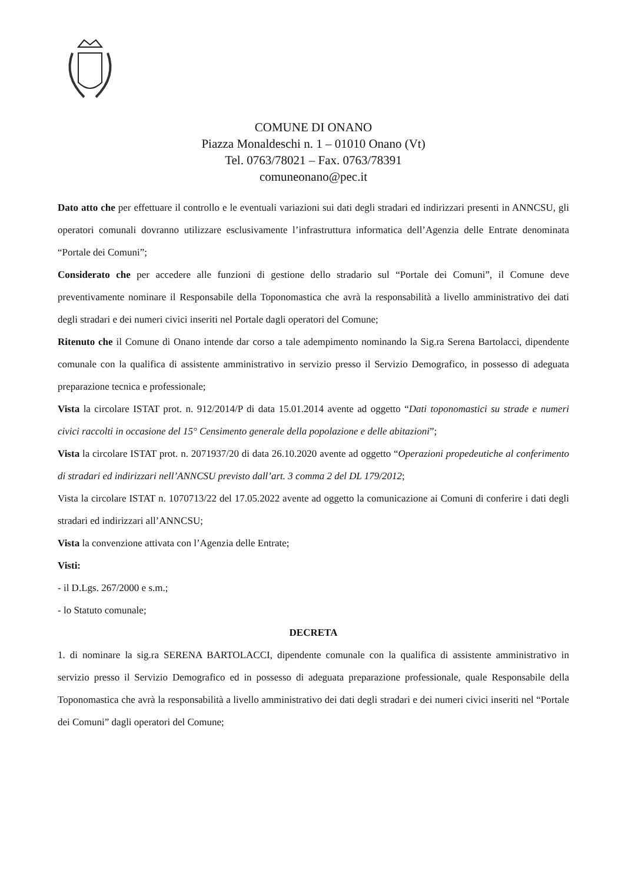COMUNE DI ONANO
Piazza Monaldeschi n. 1 – 01010 Onano (Vt)
Tel. 0763/78021 – Fax. 0763/78391
comuneonano@pec.it
Dato atto che per effettuare il controllo e le eventuali variazioni sui dati degli stradari ed indirizzari presenti in ANNCSU, gli operatori comunali dovranno utilizzare esclusivamente l’infrastruttura informatica dell’Agenzia delle Entrate denominata “Portale dei Comuni”;
Considerato che per accedere alle funzioni di gestione dello stradario sul “Portale dei Comuni”, il Comune deve preventivamente nominare il Responsabile della Toponomastica che avrà la responsabilità a livello amministrativo dei dati degli stradari e dei numeri civici inseriti nel Portale dagli operatori del Comune;
Ritenuto che il Comune di Onano intende dar corso a tale adempimento nominando la Sig.ra Serena Bartolacci, dipendente comunale con la qualifica di assistente amministrativo in servizio presso il Servizio Demografico, in possesso di adeguata preparazione tecnica e professionale;
Vista la circolare ISTAT prot. n. 912/2014/P di data 15.01.2014 avente ad oggetto “Dati toponomastici su strade e numeri civici raccolti in occasione del 15° Censimento generale della popolazione e delle abitazioni”;
Vista la circolare ISTAT prot. n. 2071937/20 di data 26.10.2020 avente ad oggetto “Operazioni propedeutiche al conferimento di stradari ed indirizzari nell’ANNCSU previsto dall’art. 3 comma 2 del DL 179/2012;
Vista la circolare ISTAT n. 1070713/22 del 17.05.2022 avente ad oggetto la comunicazione ai Comuni di conferire i dati degli stradari ed indirizzari all’ANNCSU;
Vista la convenzione attivata con l’Agenzia delle Entrate;
Visti:
- il D.Lgs. 267/2000 e s.m.;
- lo Statuto comunale;
DECRETA
1. di nominare la sig.ra SERENA BARTOLACCI, dipendente comunale con la qualifica di assistente amministrativo in servizio presso il Servizio Demografico ed in possesso di adeguata preparazione professionale, quale Responsabile della Toponomastica che avrà la responsabilità a livello amministrativo dei dati degli stradari e dei numeri civici inseriti nel “Portale dei Comuni” dagli operatori del Comune;